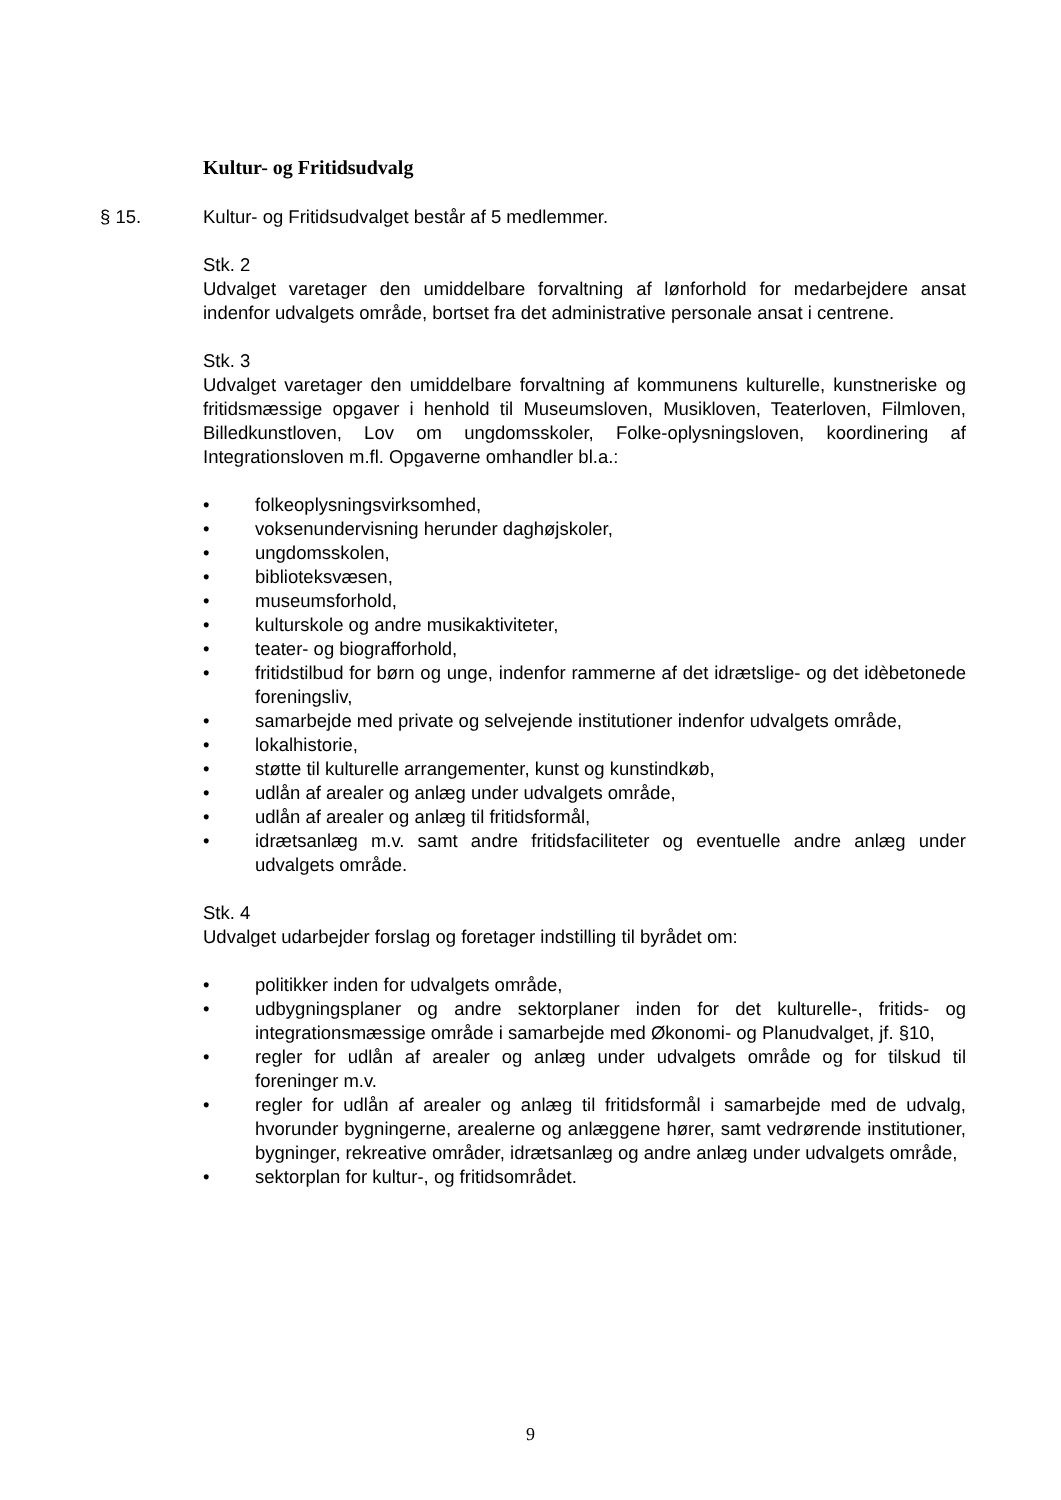Kultur- og Fritidsudvalg
§ 15.
Kultur- og Fritidsudvalget består af 5 medlemmer.
Stk. 2
Udvalget varetager den umiddelbare forvaltning af lønforhold for medarbejdere ansat indenfor udvalgets område, bortset fra det administrative personale ansat i centrene.
Stk. 3
Udvalget varetager den umiddelbare forvaltning af kommunens kulturelle, kunstneriske og fritidsmæssige opgaver i henhold til Museumsloven, Musikloven, Teaterloven, Filmloven, Billedkunstloven, Lov om ungdomsskoler, Folke-oplysningsloven, koordinering af Integrationsloven m.fl. Opgaverne omhandler bl.a.:
• folkeoplysningsvirksomhed,
• voksenundervisning herunder daghøjskoler,
• ungdomsskolen,
• biblioteksvæsen,
• museumsforhold,
• kulturskole og andre musikaktiviteter,
• teater- og biografforhold,
• fritidstilbud for børn og unge, indenfor rammerne af det idrætslige- og det idèbetonede foreningsliv,
• samarbejde med private og selvejende institutioner indenfor udvalgets område,
• lokalhistorie,
• støtte til kulturelle arrangementer, kunst og kunstindkøb,
• udlån af arealer og anlæg under udvalgets område,
• udlån af arealer og anlæg til fritidsformål,
• idrætsanlæg m.v. samt andre fritidsfaciliteter og eventuelle andre anlæg under udvalgets område.
Stk. 4
Udvalget udarbejder forslag og foretager indstilling til byrådet om:
• politikker inden for udvalgets område,
• udbygningsplaner og andre sektorplaner inden for det kulturelle-, fritids- og integrationsmæssige område i samarbejde med Økonomi- og Planudvalget, jf. §10,
• regler for udlån af arealer og anlæg under udvalgets område og for tilskud til foreninger m.v.
• regler for udlån af arealer og anlæg til fritidsformål i samarbejde med de udvalg, hvorunder bygningerne, arealerne og anlæggene hører, samt vedrørende institutioner, bygninger, rekreative områder, idrætsanlæg og andre anlæg under udvalgets område,
• sektorplan for kultur-, og fritidsområdet.
9